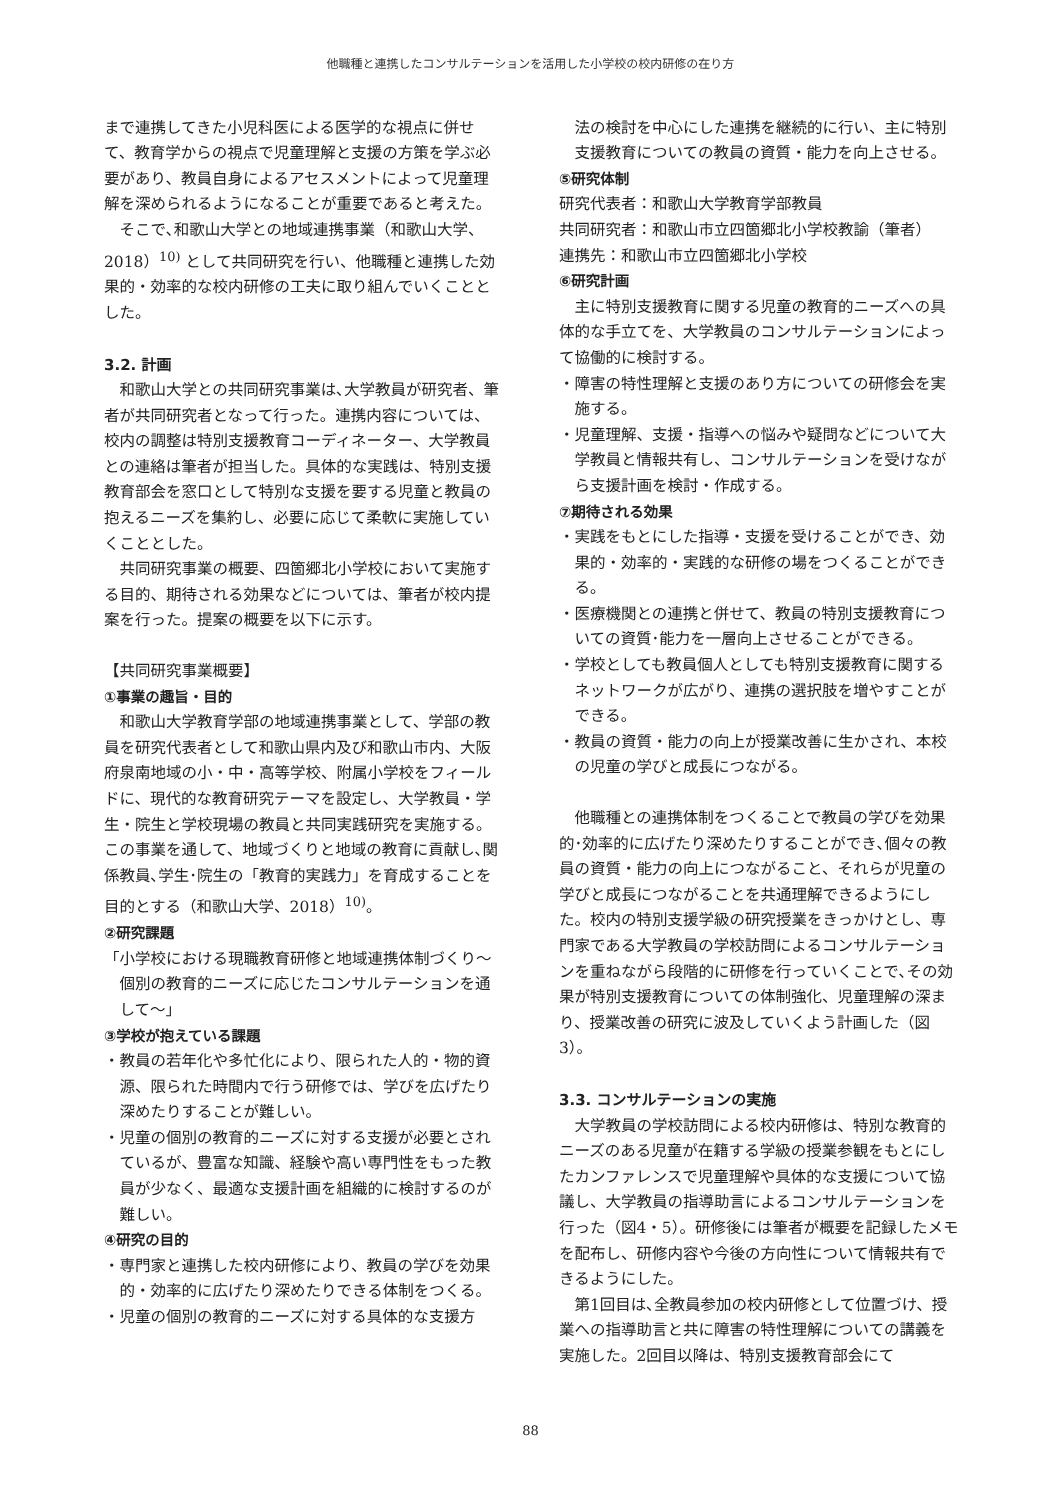他職種と連携したコンサルテーションを活用した小学校の校内研修の在り方
まで連携してきた小児科医による医学的な視点に併せて、教育学からの視点で児童理解と支援の方策を学ぶ必要があり、教員自身によるアセスメントによって児童理解を深められるようになることが重要であると考えた。
そこで､和歌山大学との地域連携事業（和歌山大学、2018）<sup>10)</sup> として共同研究を行い、他職種と連携した効果的・効率的な校内研修の工夫に取り組んでいくこととした。
3.2. 計画
和歌山大学との共同研究事業は､大学教員が研究者、筆者が共同研究者となって行った。連携内容については、校内の調整は特別支援教育コーディネーター、大学教員との連絡は筆者が担当した。具体的な実践は、特別支援教育部会を窓口として特別な支援を要する児童と教員の抱えるニーズを集約し、必要に応じて柔軟に実施していくこととした。
共同研究事業の概要、四箇郷北小学校において実施する目的、期待される効果などについては、筆者が校内提案を行った。提案の概要を以下に示す。
【共同研究事業概要】
①事業の趣旨・目的
和歌山大学教育学部の地域連携事業として、学部の教員を研究代表者として和歌山県内及び和歌山市内、大阪府泉南地域の小・中・高等学校、附属小学校をフィールドに、現代的な教育研究テーマを設定し、大学教員・学生・院生と学校現場の教員と共同実践研究を実施する。この事業を通して、地域づくりと地域の教育に貢献し､関係教員､学生･院生の「教育的実践力」を育成することを目的とする（和歌山大学、2018）<sup>10)</sup>。
②研究課題
「小学校における現職教育研修と地域連携体制づくり～個別の教育的ニーズに応じたコンサルテーションを通して～」
③学校が抱えている課題
・教員の若年化や多忙化により、限られた人的・物的資源、限られた時間内で行う研修では、学びを広げたり深めたりすることが難しい。
・児童の個別の教育的ニーズに対する支援が必要とされているが、豊富な知識、経験や高い専門性をもった教員が少なく、最適な支援計画を組織的に検討するのが難しい。
④研究の目的
・専門家と連携した校内研修により、教員の学びを効果的・効率的に広げたり深めたりできる体制をつくる。
・児童の個別の教育的ニーズに対する具体的な支援方
法の検討を中心にした連携を継続的に行い、主に特別支援教育についての教員の資質・能力を向上させる。
⑤研究体制
研究代表者：和歌山大学教育学部教員
共同研究者：和歌山市立四箇郷北小学校教諭（筆者）
連携先：和歌山市立四箇郷北小学校
⑥研究計画
主に特別支援教育に関する児童の教育的ニーズへの具体的な手立てを、大学教員のコンサルテーションによって協働的に検討する。
・障害の特性理解と支援のあり方についての研修会を実施する。
・児童理解、支援・指導への悩みや疑問などについて大学教員と情報共有し、コンサルテーションを受けながら支援計画を検討・作成する。
⑦期待される効果
・実践をもとにした指導・支援を受けることができ、効果的・効率的・実践的な研修の場をつくることができる。
・医療機関との連携と併せて、教員の特別支援教育についての資質･能力を一層向上させることができる。
・学校としても教員個人としても特別支援教育に関するネットワークが広がり、連携の選択肢を増やすことができる。
・教員の資質・能力の向上が授業改善に生かされ、本校の児童の学びと成長につながる。
他職種との連携体制をつくることで教員の学びを効果的･効率的に広げたり深めたりすることができ､個々の教員の資質・能力の向上につながること、それらが児童の学びと成長につながることを共通理解できるようにした。校内の特別支援学級の研究授業をきっかけとし、専門家である大学教員の学校訪問によるコンサルテーションを重ねながら段階的に研修を行っていくことで､その効果が特別支援教育についての体制強化、児童理解の深まり、授業改善の研究に波及していくよう計画した（図3）。
3.3. コンサルテーションの実施
大学教員の学校訪問による校内研修は、特別な教育的ニーズのある児童が在籍する学級の授業参観をもとにしたカンファレンスで児童理解や具体的な支援について協議し、大学教員の指導助言によるコンサルテーションを行った（図4・5）。研修後には筆者が概要を記録したメモを配布し、研修内容や今後の方向性について情報共有できるようにした。
第1回目は､全教員参加の校内研修として位置づけ、授業への指導助言と共に障害の特性理解についての講義を実施した。2回目以降は、特別支援教育部会にて
88